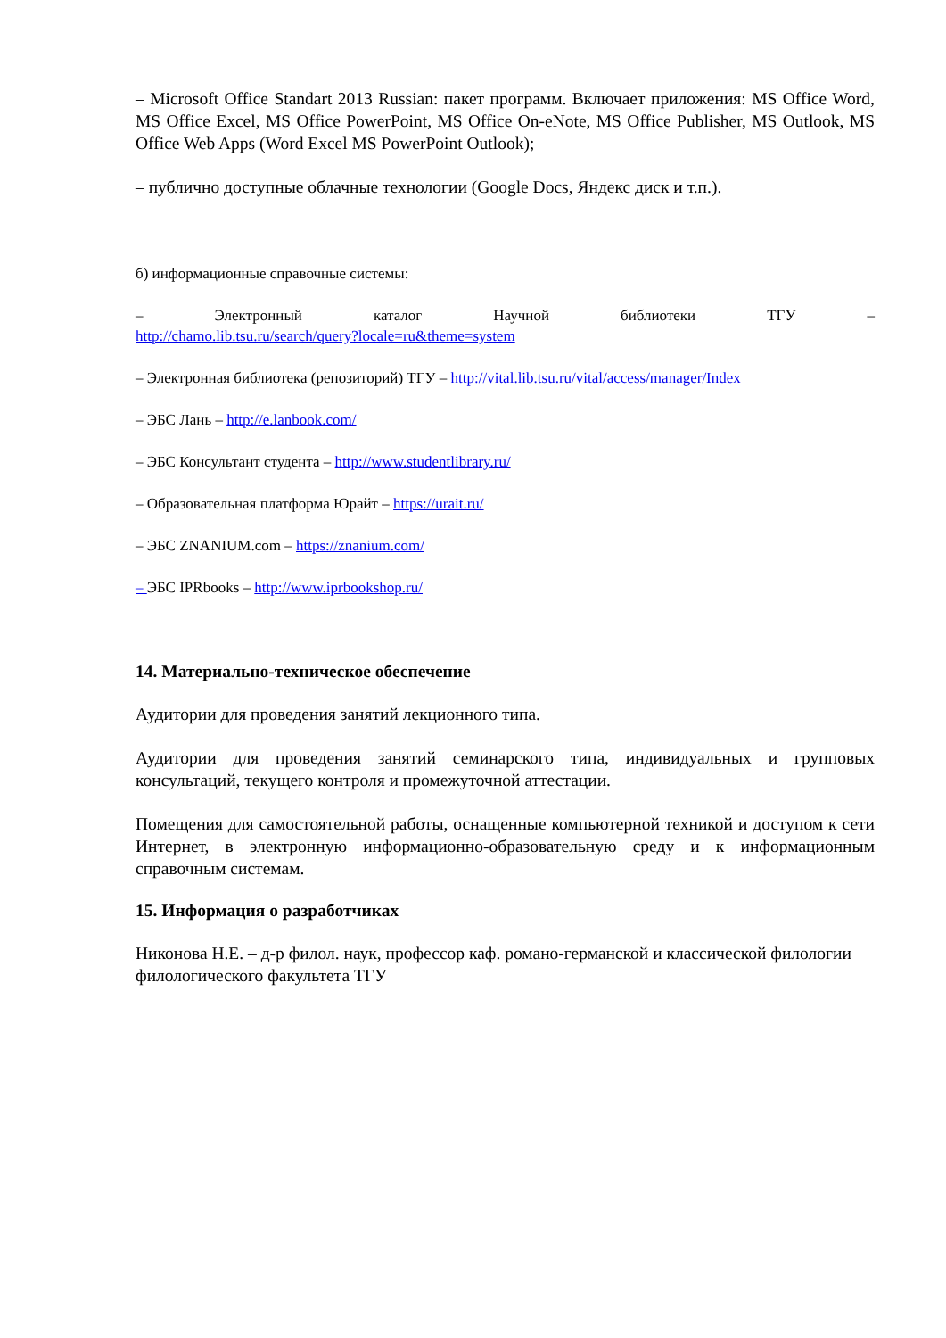– Microsoft Office Standart 2013 Russian: пакет программ. Включает приложения: MS Office Word, MS Office Excel, MS Office PowerPoint, MS Office On-eNote, MS Office Publisher, MS Outlook, MS Office Web Apps (Word Excel MS PowerPoint Outlook);
– публично доступные облачные технологии (Google Docs, Яндекс диск и т.п.).
б) информационные справочные системы:
– Электронный каталог Научной библиотеки ТГУ –
http://chamo.lib.tsu.ru/search/query?locale=ru&theme=system
– Электронная библиотека (репозиторий) ТГУ – http://vital.lib.tsu.ru/vital/access/manager/Index
– ЭБС Лань – http://e.lanbook.com/
– ЭБС Консультант студента – http://www.studentlibrary.ru/
– Образовательная платформа Юрайт – https://urait.ru/
– ЭБС ZNANIUM.com – https://znanium.com/
– ЭБС IPRbooks – http://www.iprbookshop.ru/
14. Материально-техническое обеспечение
Аудитории для проведения занятий лекционного типа.
Аудитории для проведения занятий семинарского типа, индивидуальных и групповых консультаций, текущего контроля и промежуточной аттестации.
Помещения для самостоятельной работы, оснащенные компьютерной техникой и доступом к сети Интернет, в электронную информационно-образовательную среду и к информационным справочным системам.
15. Информация о разработчиках
Никонова Н.Е. – д-р филол. наук, профессор каф. романо-германской и классической филологии филологического факультета ТГУ